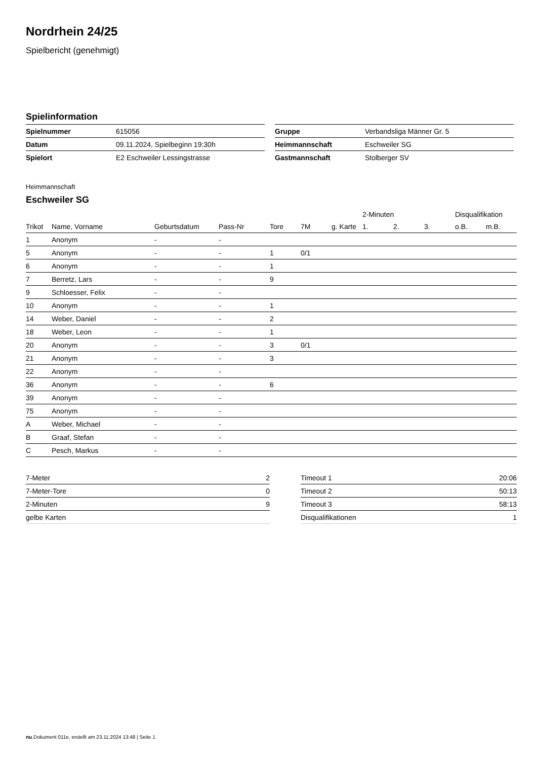Nordrhein 24/25
Spielbericht (genehmigt)
Spielinformation
| Spielnummer | 615056 |
| Datum | 09.11.2024, Spielbeginn 19:30h |
| Spielort | E2 Eschweiler Lessingstrasse |
| Gruppe | Verbandsliga Männer Gr. 5 |
| Heimmannschaft | Eschweiler SG |
| Gastmannschaft | Stolberger SV |
Heimmannschaft
Eschweiler SG
| | | | | | | | 2-Minuten | | | Disqualifikation | |
| --- | --- | --- | --- | --- | --- | --- | --- | --- | --- | --- | --- |
| Trikot | Name, Vorname | Geburtsdatum | Pass-Nr | Tore | 7M | g. Karte | 1. | 2. | 3. | o.B. | m.B. |
| 1 | Anonym | - | - | | | | | | | | |
| 5 | Anonym | - | - | 1 | 0/1 | | | | | | |
| 6 | Anonym | - | - | 1 | | | | | | | |
| 7 | Berretz, Lars | - | - | 9 | | | | | | | |
| 9 | Schloesser, Felix | - | - | | | | | | | | |
| 10 | Anonym | - | - | 1 | | | | | | | |
| 14 | Weber, Daniel | - | - | 2 | | | | | | | |
| 18 | Weber, Leon | - | - | 1 | | | | | | | |
| 20 | Anonym | - | - | 3 | 0/1 | | | | | | |
| 21 | Anonym | - | - | 3 | | | | | | | |
| 22 | Anonym | - | - | | | | | | | | |
| 36 | Anonym | - | - | 6 | | | | | | | |
| 39 | Anonym | - | - | | | | | | | | |
| 75 | Anonym | - | - | | | | | | | | |
| A | Weber, Michael | - | - | | | | | | | | |
| B | Graaf, Stefan | - | - | | | | | | | | |
| C | Pesch, Markus | - | - | | | | | | | | |
| 7-Meter | 2 |
| 7-Meter-Tore | 0 |
| 2-Minuten | 9 |
| gelbe Karten | |
| Timeout 1 | 20:06 |
| Timeout 2 | 50:13 |
| Timeout 3 | 58:13 |
| Disqualifikationen | 1 |
nu.Dokument 011e, erstellt am 23.11.2024 13:48 | Seite 1